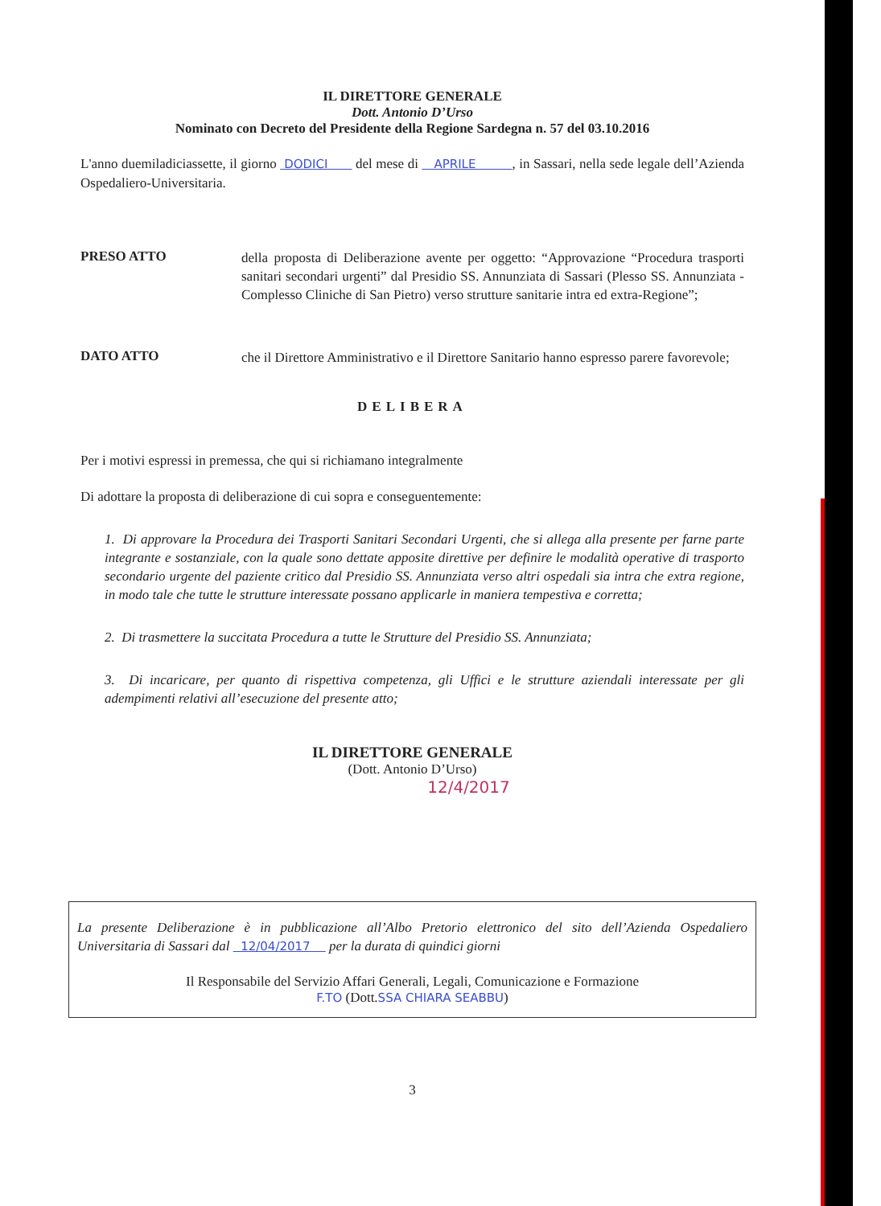IL DIRETTORE GENERALE
Dott. Antonio D’Urso
Nominato con Decreto del Presidente della Regione Sardegna n. 57 del 03.10.2016
L'anno duemiladiciassette, il giorno DODICI del mese di APRILE , in Sassari, nella sede legale dell’Azienda Ospedaliero-Universitaria.
PRESO ATTO
della proposta di Deliberazione avente per oggetto: “Approvazione “Procedura trasporti sanitari secondari urgenti” dal Presidio SS. Annunziata di Sassari (Plesso SS. Annunziata - Complesso Cliniche di San Pietro) verso strutture sanitarie intra ed extra-Regione”;
DATO ATTO
che il Direttore Amministrativo e il Direttore Sanitario hanno espresso parere favorevole;
DELIBERA
Per i motivi espressi in premessa, che qui si richiamano integralmente
Di adottare la proposta di deliberazione di cui sopra e conseguentemente:
1. Di approvare la Procedura dei Trasporti Sanitari Secondari Urgenti, che si allega alla presente per farne parte integrante e sostanziale, con la quale sono dettate apposite direttive per definire le modalità operative di trasporto secondario urgente del paziente critico dal Presidio SS. Annunziata verso altri ospedali sia intra che extra regione, in modo tale che tutte le strutture interessate possano applicarle in maniera tempestiva e corretta;
2. Di trasmettere la succitata Procedura a tutte le Strutture del Presidio SS. Annunziata;
3. Di incaricare, per quanto di rispettiva competenza, gli Uffici e le strutture aziendali interessate per gli adempimenti relativi all’esecuzione del presente atto;
IL DIRETTORE GENERALE
(Dott. Antonio D’Urso)
12/4/2017
La presente Deliberazione è in pubblicazione all’Albo Pretorio elettronico del sito dell’Azienda Ospedaliero Universitaria di Sassari dal 12/04/2017 per la durata di quindici giorni
Il Responsabile del Servizio Affari Generali, Legali, Comunicazione e Formazione
F.TO (Dott.SSA CHIARA SEABBU)
3